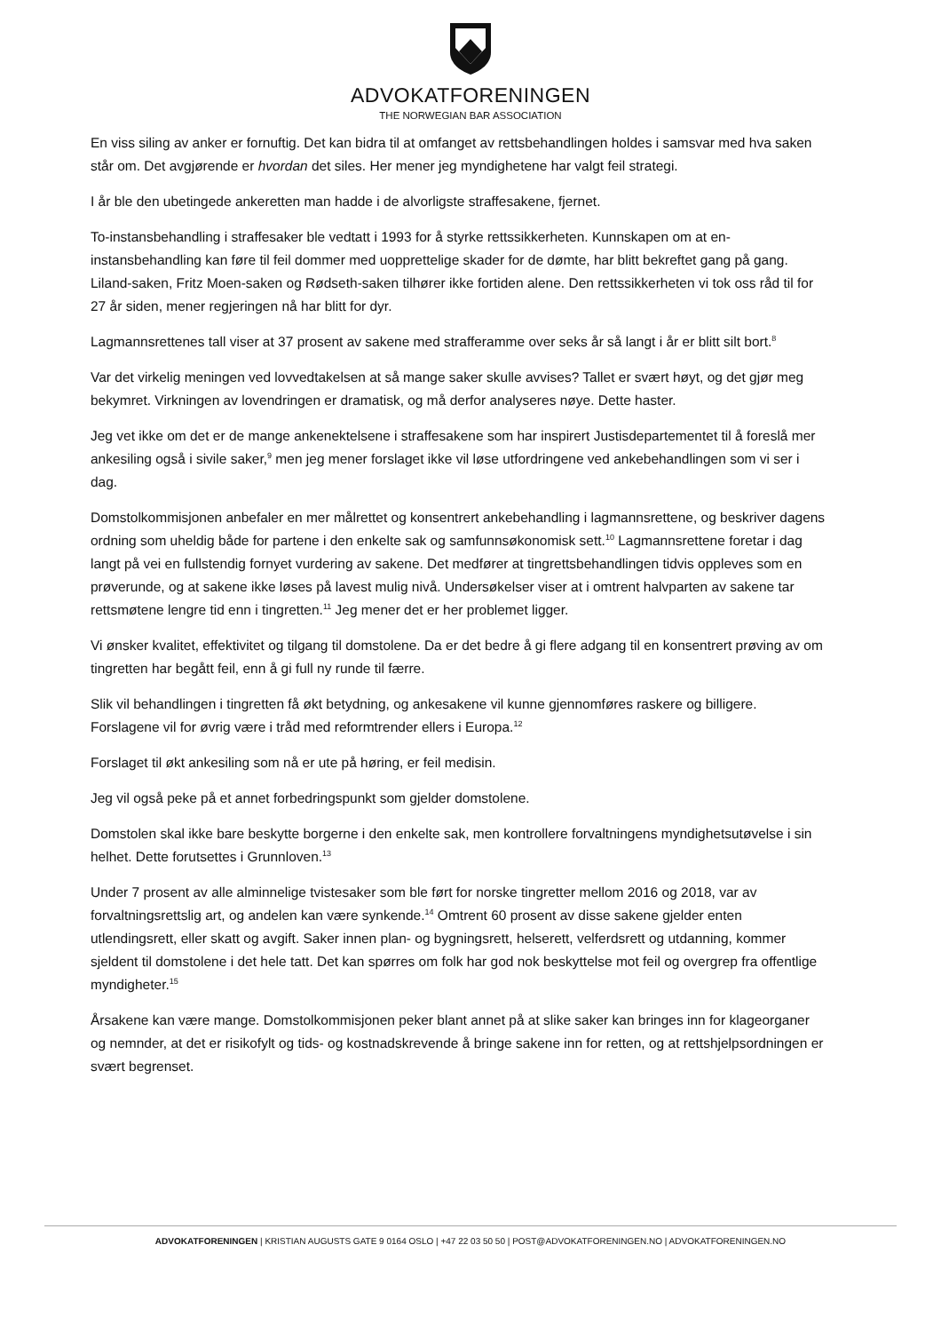ADVOKATFORENINGEN
THE NORWEGIAN BAR ASSOCIATION
En viss siling av anker er fornuftig. Det kan bidra til at omfanget av rettsbehandlingen holdes i samsvar med hva saken står om. Det avgjørende er hvordan det siles. Her mener jeg myndighetene har valgt feil strategi.
I år ble den ubetingede ankeretten man hadde i de alvorligste straffesakene, fjernet.
To-instansbehandling i straffesaker ble vedtatt i 1993 for å styrke rettssikkerheten. Kunnskapen om at en-instansbehandling kan føre til feil dommer med uopprettelige skader for de dømte, har blitt bekreftet gang på gang. Liland-saken, Fritz Moen-saken og Rødseth-saken tilhører ikke fortiden alene. Den rettssikkerheten vi tok oss råd til for 27 år siden, mener regjeringen nå har blitt for dyr.
Lagmannsrettenes tall viser at 37 prosent av sakene med strafferamme over seks år så langt i år er blitt silt bort.<sup>8</sup>
Var det virkelig meningen ved lovvedtakelsen at så mange saker skulle avvises? Tallet er svært høyt, og det gjør meg bekymret. Virkningen av lovendringen er dramatisk, og må derfor analyseres nøye. Dette haster.
Jeg vet ikke om det er de mange ankenektelsene i straffesakene som har inspirert Justisdepartementet til å foreslå mer ankesiling også i sivile saker,<sup>9</sup> men jeg mener forslaget ikke vil løse utfordringene ved ankebehandlingen som vi ser i dag.
Domstolkommisjonen anbefaler en mer målrettet og konsentrert ankebehandling i lagmannsrettene, og beskriver dagens ordning som uheldig både for partene i den enkelte sak og samfunnsøkonomisk sett.<sup>10</sup> Lagmannsrettene foretar i dag langt på vei en fullstendig fornyet vurdering av sakene. Det medfører at tingrettsbehandlingen tidvis oppleves som en prøverunde, og at sakene ikke løses på lavest mulig nivå. Undersøkelser viser at i omtrent halvparten av sakene tar rettsmøtene lengre tid enn i tingretten.<sup>11</sup> Jeg mener det er her problemet ligger.
Vi ønsker kvalitet, effektivitet og tilgang til domstolene. Da er det bedre å gi flere adgang til en konsentrert prøving av om tingretten har begått feil, enn å gi full ny runde til færre.
Slik vil behandlingen i tingretten få økt betydning, og ankesakene vil kunne gjennomføres raskere og billigere. Forslagene vil for øvrig være i tråd med reformtrender ellers i Europa.<sup>12</sup>
Forslaget til økt ankesiling som nå er ute på høring, er feil medisin.
Jeg vil også peke på et annet forbedringspunkt som gjelder domstolene.
Domstolen skal ikke bare beskytte borgerne i den enkelte sak, men kontrollere forvaltningens myndighetsutøvelse i sin helhet. Dette forutsettes i Grunnloven.<sup>13</sup>
Under 7 prosent av alle alminnelige tvistesaker som ble ført for norske tingretter mellom 2016 og 2018, var av forvaltningsrettslig art, og andelen kan være synkende.<sup>14</sup> Omtrent 60 prosent av disse sakene gjelder enten utlendingsrett, eller skatt og avgift. Saker innen plan- og bygningsrett, helserett, velferdsrett og utdanning, kommer sjeldent til domstolene i det hele tatt. Det kan spørres om folk har god nok beskyttelse mot feil og overgrep fra offentlige myndigheter.<sup>15</sup>
Årsakene kan være mange. Domstolkommisjonen peker blant annet på at slike saker kan bringes inn for klageorganer og nemnder, at det er risikofylt og tids- og kostnadskrevende å bringe sakene inn for retten, og at rettshjelpsordningen er svært begrenset.
ADVOKATFORENINGEN | KRISTIAN AUGUSTS GATE 9 0164 OSLO | +47 22 03 50 50 | POST@ADVOKATFORENINGEN.NO | ADVOKATFORENINGEN.NO